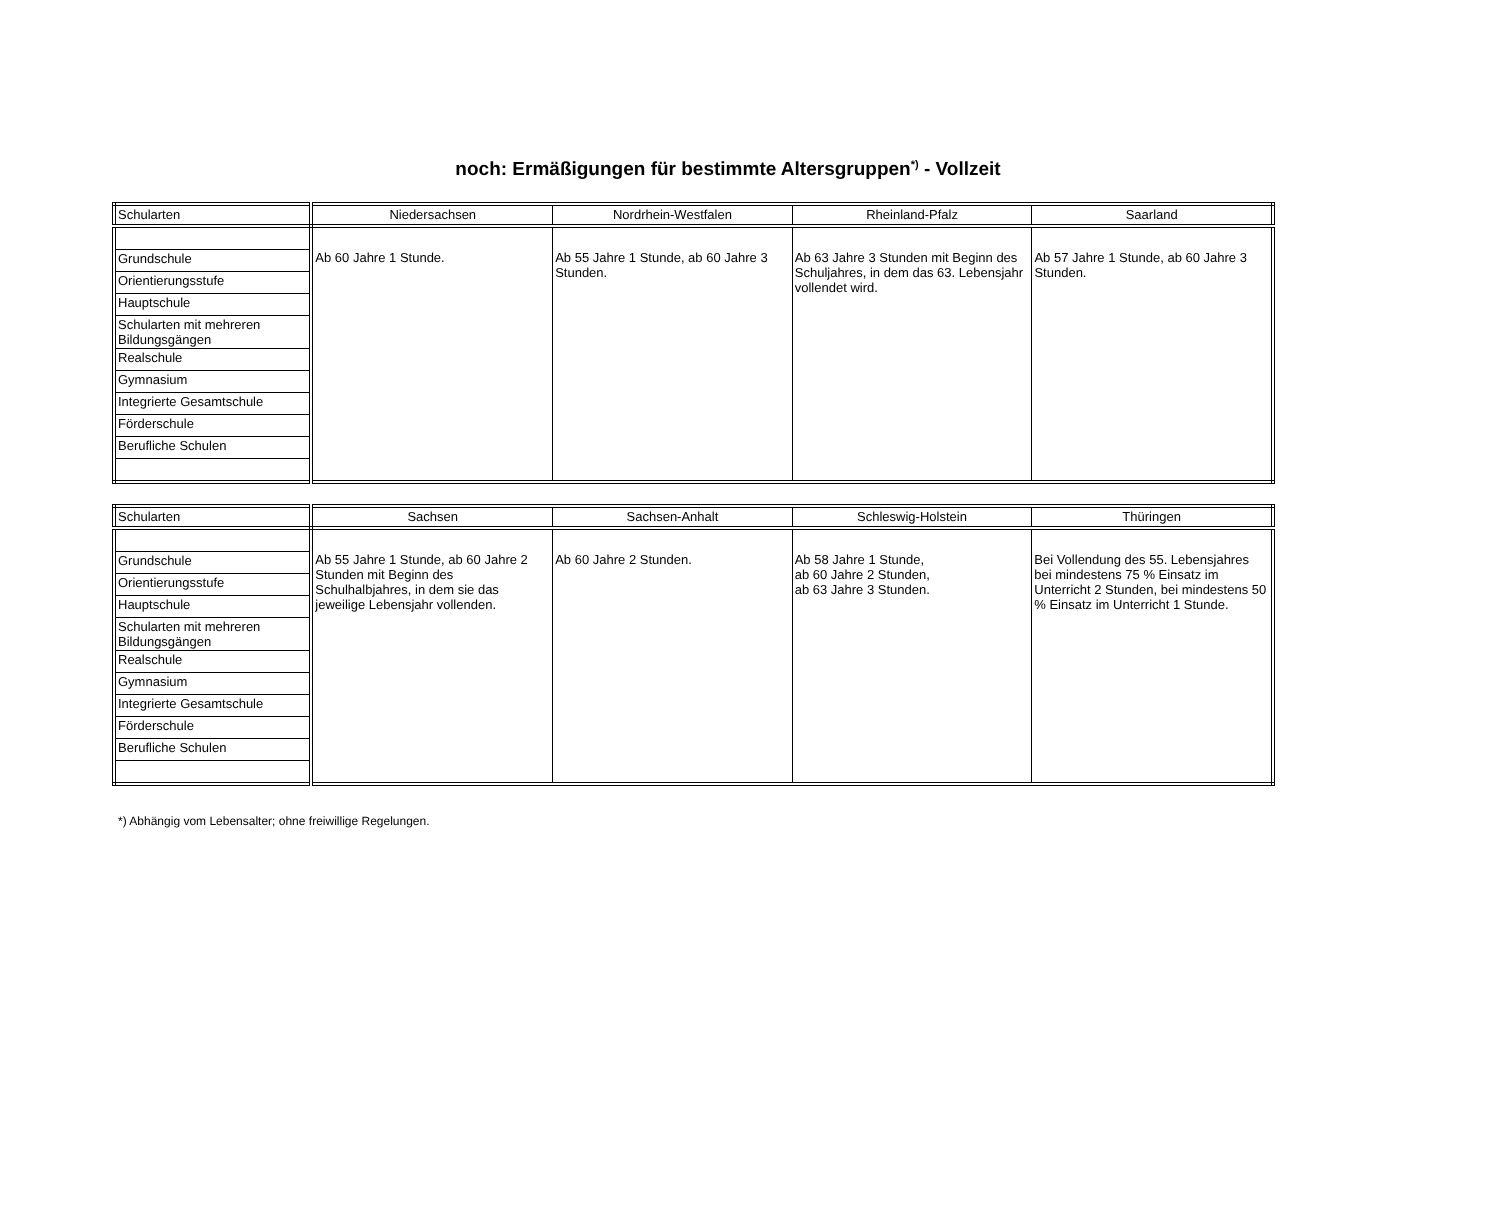noch: Ermäßigungen für bestimmte Altersgruppen<sup>*)</sup> - Vollzeit
| Schularten | Niedersachsen | Nordrhein-Westfalen | Rheinland-Pfalz | Saarland |
| --- | --- | --- | --- | --- |
| | Ab 60 Jahre 1 Stunde. | Ab 55 Jahre 1 Stunde, ab 60 Jahre 3 Stunden. | Ab 63 Jahre 3 Stunden mit Beginn des Schuljahres, in dem das 63. Lebensjahr vollendet wird. | Ab 57 Jahre 1 Stunde, ab 60 Jahre 3 Stunden. |
| Grundschule | | | | |
| Orientierungsstufe | | | | |
| Hauptschule | | | | |
| Schularten mit mehreren Bildungsgängen | | | | |
| Realschule | | | | |
| Gymnasium | | | | |
| Integrierte Gesamtschule | | | | |
| Förderschule | | | | |
| Berufliche Schulen | | | | |
| Schularten | Sachsen | Sachsen-Anhalt | Schleswig-Holstein | Thüringen |
| --- | --- | --- | --- | --- |
| | Ab 55 Jahre 1 Stunde, ab 60 Jahre 2 Stunden mit Beginn des Schulhalbjahres, in dem sie das jeweilige Lebensjahr vollenden. | Ab 60 Jahre 2 Stunden. | Ab 58 Jahre 1 Stunde, ab 60 Jahre 2 Stunden, ab 63 Jahre 3 Stunden. | Bei Vollendung des 55. Lebensjahres bei mindestens 75 % Einsatz im Unterricht 2 Stunden, bei mindestens 50 % Einsatz im Unterricht 1 Stunde. |
| Grundschule | | | | |
| Orientierungsstufe | | | | |
| Hauptschule | | | | |
| Schularten mit mehreren Bildungsgängen | | | | |
| Realschule | | | | |
| Gymnasium | | | | |
| Integrierte Gesamtschule | | | | |
| Förderschule | | | | |
| Berufliche Schulen | | | | |
*) Abhängig vom Lebensalter; ohne freiwillige Regelungen.